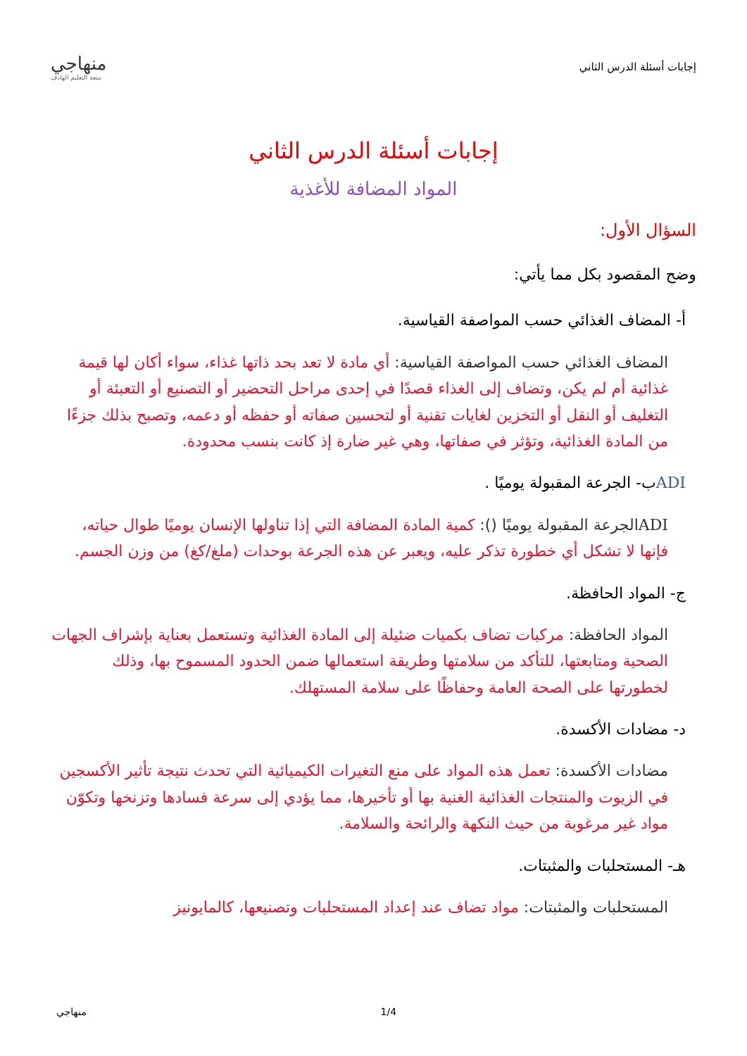إجابات أسئلة الدرس الثاني
منهاجي
متعة التعليم الهادف
إجابات أسئلة الدرس الثاني
المواد المضافة للأغذية
السؤال الأول:
وضح المقصود بكل مما يأتي:
أ- المضاف الغذائي حسب المواصفة القياسية.
المضاف الغذائي حسب المواصفة القياسية: أي مادة لا تعد بحد ذاتها غذاء، سواء أكان لها قيمة غذائية أم لم يكن، وتضاف إلى الغذاء قصدًا في إحدى مراحل التحضير أو التصنيع أو التعبئة أو التغليف أو النقل أو التخزين لغايات تقنية أو لتحسين صفاته أو حفظه أو دعمه، وتصبح بذلك جزءًا من المادة الغذائية، وتؤثر في صفاتها، وهي غير ضارة إذ كانت بنسب محدودة.
ADIب- الجرعة المقبولة يوميًا .
ADIالجرعة المقبولة يوميًا (): كمية المادة المضافة التي إذا تناولها الإنسان يوميًا طوال حياته، فإنها لا تشكل أي خطورة تذكر عليه، ويعبر عن هذه الجرعة بوحدات (ملغ/كغ) من وزن الجسم.
ج- المواد الحافظة.
المواد الحافظة: مركبات تضاف بكميات ضئيلة إلى المادة الغذائية وتستعمل بعناية بإشراف الجهات الصحية ومتابعتها، للتأكد من سلامتها وطريقة استعمالها ضمن الحدود المسموح بها، وذلك لخطورتها على الصحة العامة وحفاظًا على سلامة المستهلك.
د- مضادات الأكسدة.
مضادات الأكسدة: تعمل هذه المواد على منع التغيرات الكيميائية التي تحدث نتيجة تأثير الأكسجين في الزيوت والمنتجات الغذائية الغنية بها أو تأخيرها، مما يؤدي إلى سرعة فسادها وتزنخها وتكوّن مواد غير مرغوبة من حيث النكهة والرائحة والسلامة.
هـ- المستحلبات والمثبتات.
المستحلبات والمثبتات: مواد تضاف عند إعداد المستحلبات وتصنيعها، كالمايونيز
منهاجي 1/4